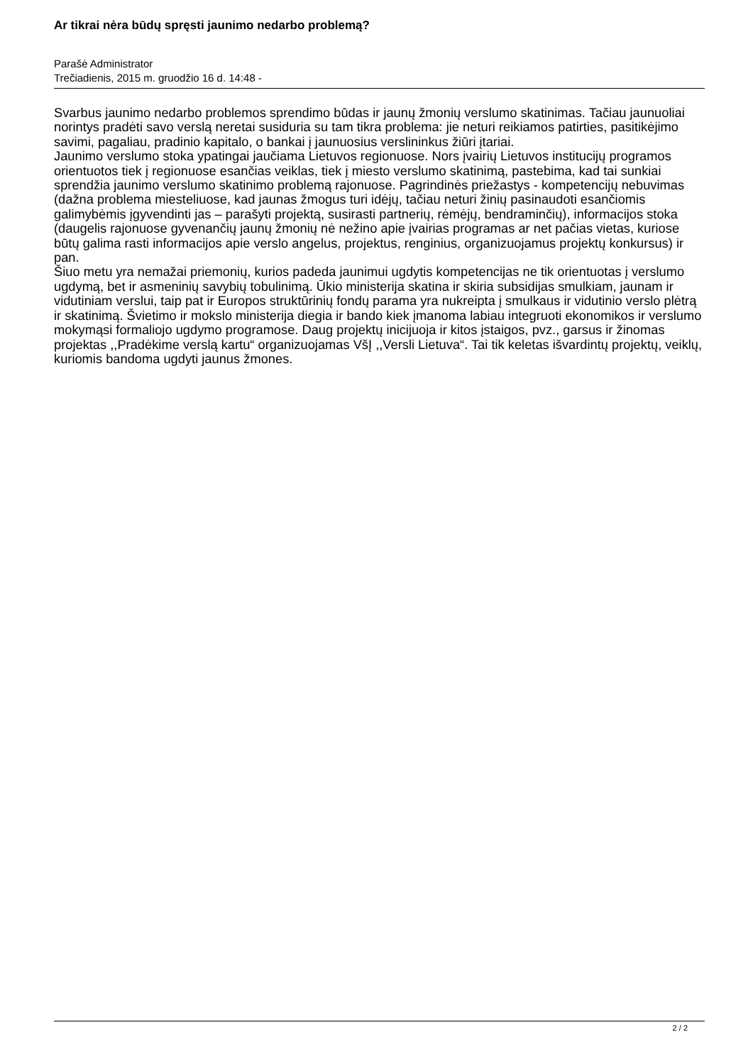Ar tikrai nėra būdų spręsti jaunimo nedarbo problemą?
Parašė Administrator
Trečiadienis, 2015 m. gruodžio 16 d. 14:48 -
Svarbus jaunimo nedarbo problemos sprendimo būdas ir jaunų žmonių verslumo skatinimas. Tačiau jaunuoliai norintys pradėti savo verslą neretai susiduria su tam tikra problema: jie neturi reikiamos patirties, pasitikėjimo savimi, pagaliau, pradinio kapitalo, o bankai į jaunuosius verslininkus žiūri įtariai.
Jaunimo verslumo stoka ypatingai jaučiama Lietuvos regionuose. Nors įvairių Lietuvos institucijų programos orientuotos tiek į regionuose esančias veiklas, tiek į miesto verslumo skatinimą, pastebima, kad tai sunkiai sprendžia jaunimo verslumo skatinimo problemą rajonuose. Pagrindinės priežastys - kompetencijų nebuvimas (dažna problema miesteliuose, kad jaunas žmogus turi idėjų, tačiau neturi žinių pasinaudoti esančiomis galimybėmis įgyvendinti jas – parašyti projektą, susirasti partnerių, rėmėjų, bendraminčių), informacijos stoka (daugelis rajonuose gyvenančių jaunų žmonių nė nežino apie įvairias programas ar net pačias vietas, kuriose būtų galima rasti informacijos apie verslo angelus, projektus, renginius, organizuojamus projektų konkursus) ir pan.
Šiuo metu yra nemažai priemonių, kurios padeda jaunimui ugdytis kompetencijas ne tik orientuotas į verslumo ugdymą, bet ir asmeninių savybių tobulinimą. Ūkio ministerija skatina ir skiria subsidijas smulkiam, jaunam ir vidutiniam verslui, taip pat ir Europos struktūrinių fondų parama yra nukreipta į smulkaus ir vidutinio verslo plėtrą ir skatinimą. Švietimo ir mokslo ministerija diegia ir bando kiek įmanoma labiau integruoti ekonomikos ir verslumo mokymąsi formaliojo ugdymo programose. Daug projektų inicijuoja ir kitos įstaigos, pvz., garsus ir žinomas projektas ,,Pradėkime verslą kartu“ organizuojamas VšĮ ,,Versli Lietuva“. Tai tik keletas išvardintų projektų, veiklų, kuriomis bandoma ugdyti jaunus žmones.
2 / 2